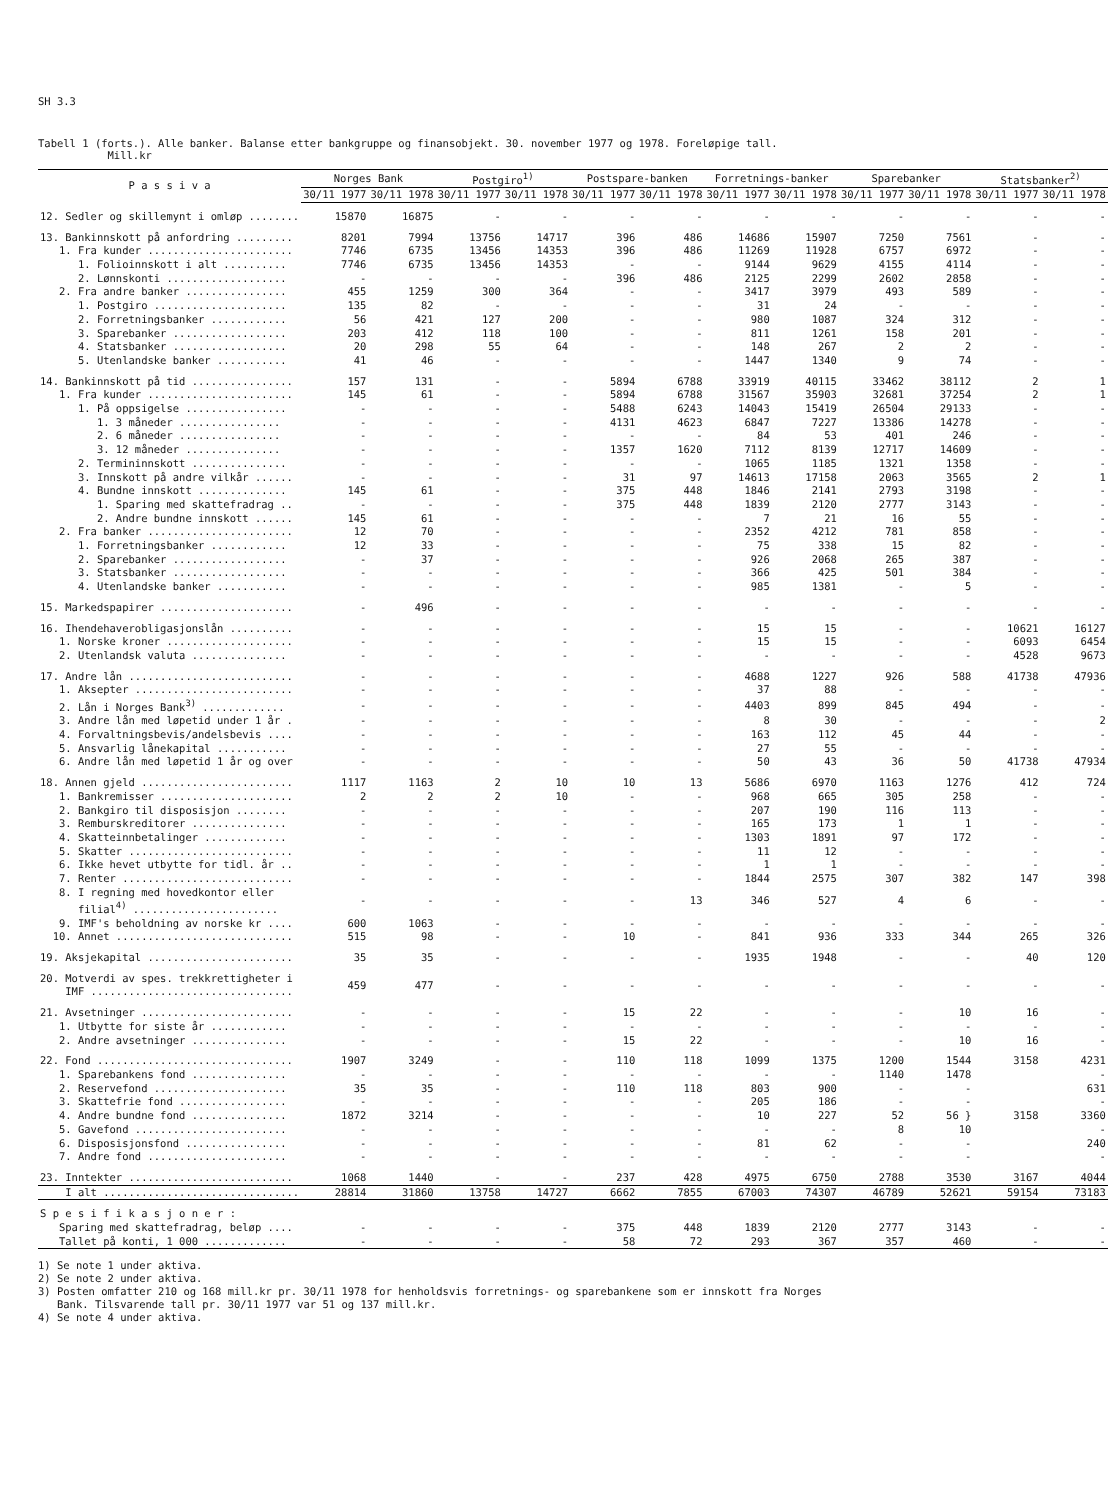SH 3.3
Tabell 1 (forts.). Alle banker. Balanse etter bankgruppe og finansobjekt. 30. november 1977 og 1978. Foreløpige tall.
Mill.kr
| P a s s i v a | Norges Bank | | Postgiro<sup>1)</sup> | | Postspare-banken | | Forretnings-banker | | Sparebanker | | Statsbanker<sup>2)</sup> | |
| --- | --- | --- | --- | --- | --- | --- | --- | --- | --- | --- | --- | --- |
| | 30/11 1977 | 30/11 1978 | 30/11 1977 | 30/11 1978 | 30/11 1977 | 30/11 1978 | 30/11 1977 | 30/11 1978 | 30/11 1977 | 30/11 1978 | 30/11 1977 | 30/11 1978 |
| 12. Sedler og skillemynt i omløp ........ | 15870 | 16875 | - | - | - | - | - | - | - | - | - | - |
| 13. Bankinnskott på anfordring ......... | 8201 | 7994 | 13756 | 14717 | 396 | 486 | 14686 | 15907 | 7250 | 7561 | - | - |
| 1. Fra kunder ....................... | 7746 | 6735 | 13456 | 14353 | 396 | 486 | 11269 | 11928 | 6757 | 6972 | - | - |
| 1. Folioinnskott i alt .......... | 7746 | 6735 | 13456 | 14353 | - | - | 9144 | 9629 | 4155 | 4114 | - | - |
| 2. Lønnskonti ................... | - | - | - | - | 396 | 486 | 2125 | 2299 | 2602 | 2858 | - | - |
| 2. Fra andre banker ................ | 455 | 1259 | 300 | 364 | - | - | 3417 | 3979 | 493 | 589 | - | - |
| 1. Postgiro ..................... | 135 | 82 | - | - | - | - | 31 | 24 | - | - | - | - |
| 2. Forretningsbanker ............ | 56 | 421 | 127 | 200 | - | - | 980 | 1087 | 324 | 312 | - | - |
| 3. Sparebanker .................. | 203 | 412 | 118 | 100 | - | - | 811 | 1261 | 158 | 201 | - | - |
| 4. Statsbanker .................. | 20 | 298 | 55 | 64 | - | - | 148 | 267 | 2 | 2 | - | - |
| 5. Utenlandske banker ........... | 41 | 46 | - | - | - | - | 1447 | 1340 | 9 | 74 | - | - |
| 14. Bankinnskott på tid ................ | 157 | 131 | - | - | 5894 | 6788 | 33919 | 40115 | 33462 | 38112 | 2 | 1 |
| 1. Fra kunder ....................... | 145 | 61 | - | - | 5894 | 6788 | 31567 | 35903 | 32681 | 37254 | 2 | 1 |
| 1. På oppsigelse ................ | - | - | - | - | 5488 | 6243 | 14043 | 15419 | 26504 | 29133 | - | - |
| 1. 3 måneder ................ | - | - | - | - | 4131 | 4623 | 6847 | 7227 | 13386 | 14278 | - | - |
| 2. 6 måneder ................ | - | - | - | - | - | - | 84 | 53 | 401 | 246 | - | - |
| 3. 12 måneder ............... | - | - | - | - | 1357 | 1620 | 7112 | 8139 | 12717 | 14609 | - | - |
| 2. Termininnskott ............... | - | - | - | - | - | - | 1065 | 1185 | 1321 | 1358 | - | - |
| 3. Innskott på andre vilkår ...... | - | - | - | - | 31 | 97 | 14613 | 17158 | 2063 | 3565 | 2 | 1 |
| 4. Bundne innskott .............. | 145 | 61 | - | - | 375 | 448 | 1846 | 2141 | 2793 | 3198 | - | - |
| 1. Sparing med skattefradrag .. | - | - | - | - | 375 | 448 | 1839 | 2120 | 2777 | 3143 | - | - |
| 2. Andre bundne innskott ...... | 145 | 61 | - | - | - | - | 7 | 21 | 16 | 55 | - | - |
| 2. Fra banker ....................... | 12 | 70 | - | - | - | - | 2352 | 4212 | 781 | 858 | - | - |
| 1. Forretningsbanker ............ | 12 | 33 | - | - | - | - | 75 | 338 | 15 | 82 | - | - |
| 2. Sparebanker .................. | - | 37 | - | - | - | - | 926 | 2068 | 265 | 387 | - | - |
| 3. Statsbanker .................. | - | - | - | - | - | - | 366 | 425 | 501 | 384 | - | - |
| 4. Utenlandske banker ........... | - | - | - | - | - | - | 985 | 1381 | - | 5 | - | - |
| 15. Markedspapirer ..................... | - | 496 | - | - | - | - | - | - | - | - | - | - |
| 16. Ihendehaverobligasjonslån .......... | - | - | - | - | - | - | 15 | 15 | - | - | 10621 | 16127 |
| 1. Norske kroner .................... | - | - | - | - | - | - | 15 | 15 | - | - | 6093 | 6454 |
| 2. Utenlandsk valuta ............... | - | - | - | - | - | - | - | - | - | - | 4528 | 9673 |
| 17. Andre lån .......................... | - | - | - | - | - | - | 4688 | 1227 | 926 | 588 | 41738 | 47936 |
| 1. Aksepter ......................... | - | - | - | - | - | - | 37 | 88 | - | - | - | - |
| 2. Lån i Norges Bank<sup>3)</sup> ............. | - | - | - | - | - | - | 4403 | 899 | 845 | 494 | - | - |
| 3. Andre lån med løpetid under 1 år . | - | - | - | - | - | - | 8 | 30 | - | - | - | 2 |
| 4. Forvaltningsbevis/andelsbevis .... | - | - | - | - | - | - | 163 | 112 | 45 | 44 | - | - |
| 5. Ansvarlig lånekapital ........... | - | - | - | - | - | - | 27 | 55 | - | - | - | - |
| 6. Andre lån med løpetid 1 år og over | - | - | - | - | - | - | 50 | 43 | 36 | 50 | 41738 | 47934 |
| 18. Annen gjeld ........................ | 1117 | 1163 | 2 | 10 | 10 | 13 | 5686 | 6970 | 1163 | 1276 | 412 | 724 |
| 1. Bankremisser ..................... | 2 | 2 | 2 | 10 | - | - | 968 | 665 | 305 | 258 | - | - |
| 2. Bankgiro til disposisjon ........ | - | - | - | - | - | - | 207 | 190 | 116 | 113 | - | - |
| 3. Remburskreditorer ............... | - | - | - | - | - | - | 165 | 173 | 1 | 1 | - | - |
| 4. Skatteinnbetalinger ............. | - | - | - | - | - | - | 1303 | 1891 | 97 | 172 | - | - |
| 5. Skatter .......................... | - | - | - | - | - | - | 11 | 12 | - | - | - | - |
| 6. Ikke hevet utbytte for tidl. år .. | - | - | - | - | - | - | 1 | 1 | - | - | - | - |
| 7. Renter ........................... | - | - | - | - | - | - | 1844 | 2575 | 307 | 382 | 147 | 398 |
| 8. I regning med hovedkontor eller filial<sup>4)</sup> ....................... | - | - | - | - | - | 13 | 346 | 527 | 4 | 6 | - | - |
| 9. IMF's beholdning av norske kr .... | 600 | 1063 | - | - | - | - | - | - | - | - | - | - |
| 10. Annet ............................ | 515 | 98 | - | - | 10 | - | 841 | 936 | 333 | 344 | 265 | 326 |
| 19. Aksjekapital ....................... | 35 | 35 | - | - | - | - | 1935 | 1948 | - | - | 40 | 120 |
| 20. Motverdi av spes. trekkrettigheter i IMF ................................ | 459 | 477 | - | - | - | - | - | - | - | - | - | - |
| 21. Avsetninger ........................ | - | - | - | - | 15 | 22 | - | - | - | 10 | 16 | - |
| 1. Utbytte for siste år ............ | - | - | - | - | - | - | - | - | - | - | - | - |
| 2. Andre avsetninger ............... | - | - | - | - | 15 | 22 | - | - | - | 10 | 16 | - |
| 22. Fond ............................... | 1907 | 3249 | - | - | 110 | 118 | 1099 | 1375 | 1200 | 1544 | 3158 | 4231 |
| 1. Sparebankens fond ............... | - | - | - | - | - | - | - | - | 1140 | 1478 | | - |
| 2. Reservefond ..................... | 35 | 35 | - | - | 110 | 118 | 803 | 900 | - | - | | 631 |
| 3. Skattefrie fond ................. | - | - | - | - | - | - | 205 | 186 | - | - | | - |
| 4. Andre bundne fond ............... | 1872 | 3214 | - | - | - | - | 10 | 227 | 52 | 56 } | 3158 | 3360 |
| 5. Gavefond ........................ | - | - | - | - | - | - | - | - | 8 | 10 | | - |
| 6. Disposisjonsfond ................ | - | - | - | - | - | - | 81 | 62 | - | - | | 240 |
| 7. Andre fond ...................... | - | - | - | - | - | - | - | - | - | - | | - |
| 23. Inntekter .......................... | 1068 | 1440 | - | - | 237 | 428 | 4975 | 6750 | 2788 | 3530 | 3167 | 4044 |
| I alt ............................... | 28814 | 31860 | 13758 | 14727 | 6662 | 7855 | 67003 | 74307 | 46789 | 52621 | 59154 | 73183 |
| S p e s i f i k a s j o n e r : | | | | | | | | | | | | |
| Sparing med skattefradrag, beløp .... | - | - | - | - | 375 | 448 | 1839 | 2120 | 2777 | 3143 | - | - |
| Tallet på konti, 1 000 ............. | - | - | - | - | 58 | 72 | 293 | 367 | 357 | 460 | - | - |
1) Se note 1 under aktiva.
2) Se note 2 under aktiva.
3) Posten omfatter 210 og 168 mill.kr pr. 30/11 1978 for henholdsvis forretnings- og sparebankene som er innskott fra Norges
Bank. Tilsvarende tall pr. 30/11 1977 var 51 og 137 mill.kr.
4) Se note 4 under aktiva.